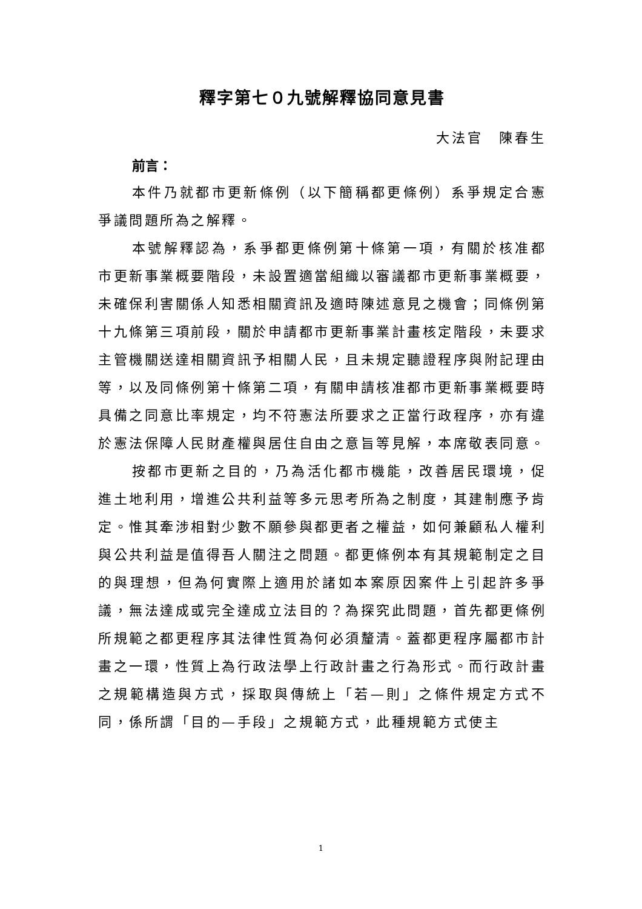釋字第七０九號解釋協同意見書
大法官　陳春生
前言：
本件乃就都市更新條例（以下簡稱都更條例）系爭規定合憲爭議問題所為之解釋。
本號解釋認為，系爭都更條例第十條第一項，有關於核准都市更新事業概要階段，未設置適當組織以審議都市更新事業概要，未確保利害關係人知悉相關資訊及適時陳述意見之機會；同條例第十九條第三項前段，關於申請都市更新事業計畫核定階段，未要求主管機關送達相關資訊予相關人民，且未規定聽證程序與附記理由等，以及同條例第十條第二項，有關申請核准都市更新事業概要時具備之同意比率規定，均不符憲法所要求之正當行政程序，亦有違於憲法保障人民財產權與居住自由之意旨等見解，本席敬表同意。
按都市更新之目的，乃為活化都市機能，改善居民環境，促進土地利用，增進公共利益等多元思考所為之制度，其建制應予肯定。惟其牽涉相對少數不願參與都更者之權益，如何兼顧私人權利與公共利益是值得吾人關注之問題。都更條例本有其規範制定之目的與理想，但為何實際上適用於諸如本案原因案件上引起許多爭議，無法達成或完全達成立法目的？為探究此問題，首先都更條例所規範之都更程序其法律性質為何必須釐清。蓋都更程序屬都市計畫之一環，性質上為行政法學上行政計畫之行為形式。而行政計畫之規範構造與方式，採取與傳統上「若—則」之條件規定方式不同，係所謂「目的—手段」之規範方式，此種規範方式使主
1